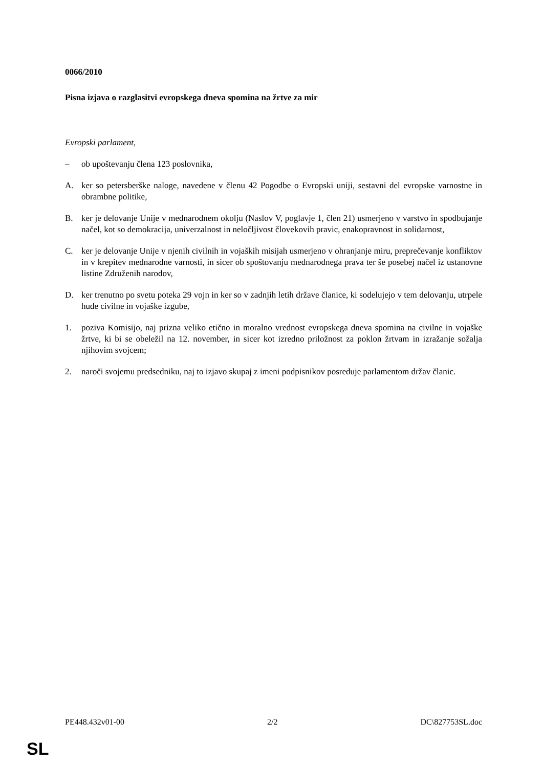0066/2010
Pisna izjava o razglasitvi evropskega dneva spomina na žrtve za mir
Evropski parlament,
– ob upoštevanju člena 123 poslovnika,
A. ker so petersberške naloge, navedene v členu 42 Pogodbe o Evropski uniji, sestavni del evropske varnostne in obrambne politike,
B. ker je delovanje Unije v mednarodnem okolju (Naslov V, poglavje 1, člen 21) usmerjeno v varstvo in spodbujanje načel, kot so demokracija, univerzalnost in neločljivost človekovih pravic, enakopravnost in solidarnost,
C. ker je delovanje Unije v njenih civilnih in vojaških misijah usmerjeno v ohranjanje miru, preprečevanje konfliktov in v krepitev mednarodne varnosti, in sicer ob spoštovanju mednarodnega prava ter še posebej načel iz ustanovne listine Združenih narodov,
D. ker trenutno po svetu poteka 29 vojn in ker so v zadnjih letih države članice, ki sodelujejo v tem delovanju, utrpele hude civilne in vojaške izgube,
1. poziva Komisijo, naj prizna veliko etično in moralno vrednost evropskega dneva spomina na civilne in vojaške žrtve, ki bi se obeležil na 12. november, in sicer kot izredno priložnost za poklon žrtvam in izražanje sožalja njihovim svojcem;
2. naroči svojemu predsedniku, naj to izjavo skupaj z imeni podpisnikov posreduje parlamentom držav članic.
PE448.432v01-00 2/2 DC\827753SL.doc
SL